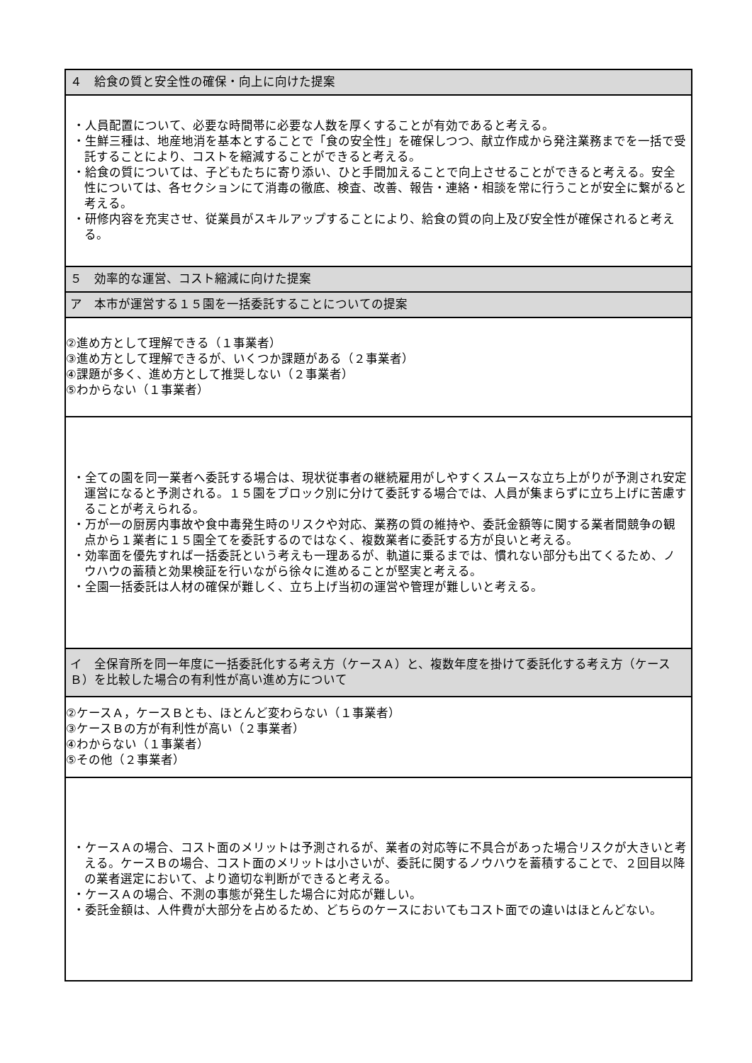| ４ 給食の質と安全性の確保・向上に向けた提案 |
| ・人員配置について、必要な時間帯に必要な人数を厚くすることが有効であると考える。 ・生鮮三種は、地産地消を基本とすることで「食の安全性」を確保しつつ、献立作成から発注業務までを一括で受託することにより、コストを縮減することができると考える。 ・給食の質については、子どもたちに寄り添い、ひと手間加えることで向上させることができると考える。安全性については、各セクションにて消毒の徹底、検査、改善、報告・連絡・相談を常に行うことが安全に繋がると考える。 ・研修内容を充実させ、従業員がスキルアップすることにより、給食の質の向上及び安全性が確保されると考える。 |
| ５ 効率的な運営、コスト縮減に向けた提案 |
| ア 本市が運営する１５園を一括委託することについての提案 |
| ②進め方として理解できる（１事業者） ③進め方として理解できるが、いくつか課題がある（２事業者） ④課題が多く、進め方として推奨しない（２事業者） ⑤わからない（１事業者） |
| ・全ての園を同一業者へ委託する場合は、現状従事者の継続雇用がしやすくスムースな立ち上がりが予測され安定運営になると予測される。１５園をブロック別に分けて委託する場合では、人員が集まらずに立ち上げに苦慮することが考えられる。 ・万が一の厨房内事故や食中毒発生時のリスクや対応、業務の質の維持や、委託金額等に関する業者間競争の観点から１業者に１５園全てを委託するのではなく、複数業者に委託する方が良いと考える。 ・効率面を優先すれば一括委託という考えも一理あるが、軌道に乗るまでは、慣れない部分も出てくるため、ノウハウの蓄積と効果検証を行いながら徐々に進めることが堅実と考える。 ・全園一括委託は人材の確保が難しく、立ち上げ当初の運営や管理が難しいと考える。 |
| イ 全保育所を同一年度に一括委託化する考え方（ケースＡ）と、複数年度を掛けて委託化する考え方（ケースＢ）を比較した場合の有利性が高い進め方について |
| ②ケースＡ，ケースＢとも、ほとんど変わらない（１事業者） ③ケースＢの方が有利性が高い（２事業者） ④わからない（１事業者） ⑤その他（２事業者） |
| ・ケースＡの場合、コスト面のメリットは予測されるが、業者の対応等に不具合があった場合リスクが大きいと考える。ケースＢの場合、コスト面のメリットは小さいが、委託に関するノウハウを蓄積することで、２回目以降の業者選定において、より適切な判断ができると考える。 ・ケースＡの場合、不測の事態が発生した場合に対応が難しい。 ・委託金額は、人件費が大部分を占めるため、どちらのケースにおいてもコスト面での違いはほとんどない。 |